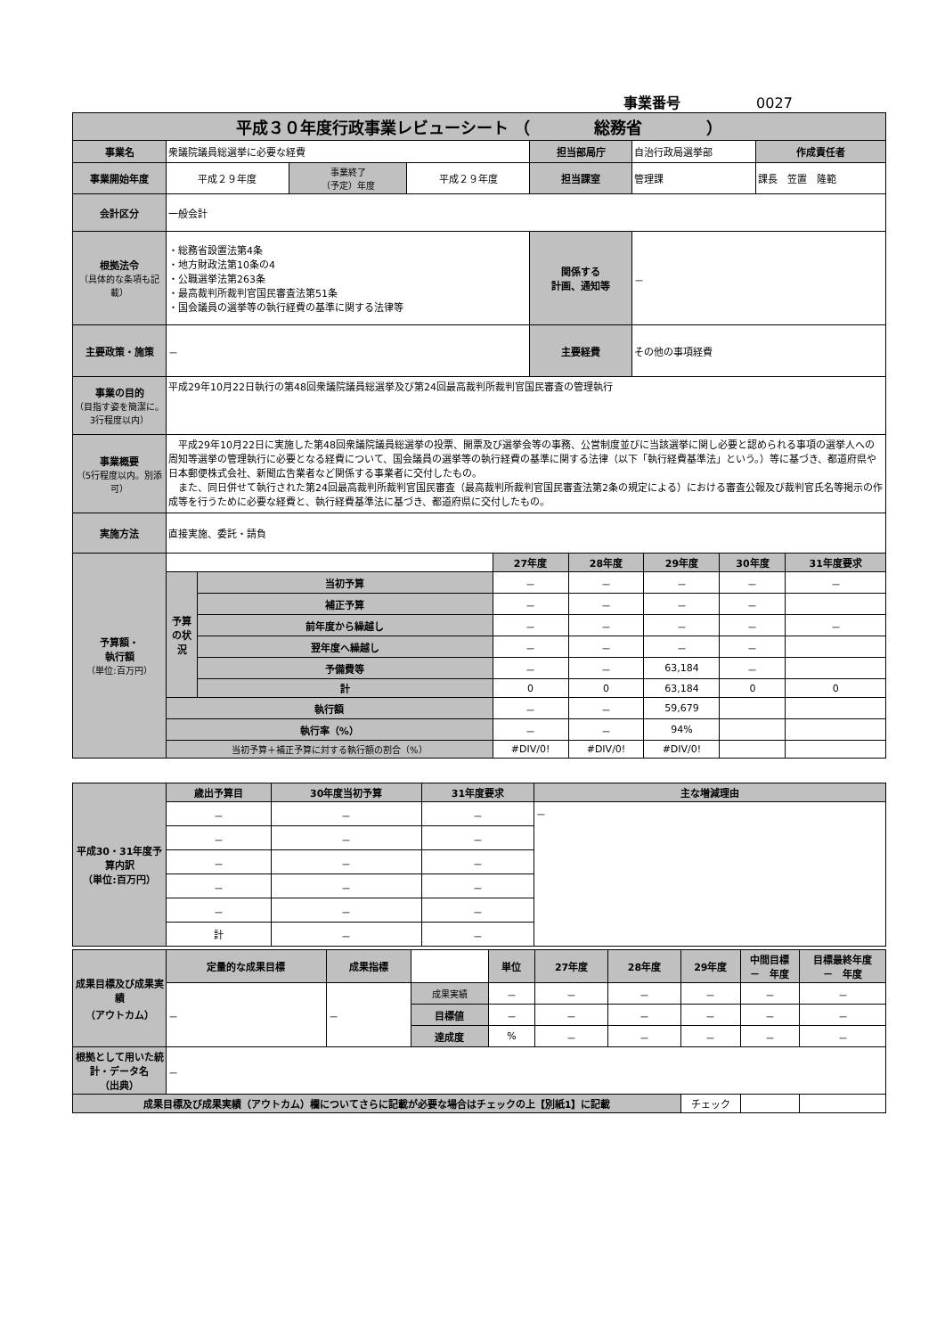事業番号 0027
| 平成３０年度行政事業レビューシート （ 総務省 ） | | | | | | |
| 事業名 | 衆議院議員総選挙に必要な経費 | | | 担当部局庁 | 自治行政局選挙部 | 作成責任者 |
| 事業開始年度 | 平成２９年度 | 事業終了 （予定）年度 | 平成２９年度 | 担当課室 | 管理課 | 課長 笠置 隆範 |
| 会計区分 | 一般会計 | | | | | |
| 根拠法令 （具体的な条項も記載） | ・総務省設置法第4条 ・地方財政法第10条の4 ・公職選挙法第263条 ・最高裁判所裁判官国民審査法第51条 ・国会議員の選挙等の執行経費の基準に関する法律等 | | | 関係する 計画、通知等 | － | |
| 主要政策・施策 | － | | | 主要経費 | その他の事項経費 | |
| 事業の目的 （目指す姿を簡潔に。3行程度以内） | 平成29年10月22日執行の第48回衆議院議員総選挙及び第24回最高裁判所裁判官国民審査の管理執行 | | | | | |
| 事業概要 （5行程度以内。別添可） | 平成29年10月22日に実施した第48回衆議院議員総選挙の投票、開票及び選挙会等の事務、公営制度並びに当該選挙に関し必要と認められる事項の選挙人への周知等選挙の管理執行に必要となる経費について、国会議員の選挙等の執行経費の基準に関する法律（以下「執行経費基準法」という。）等に基づき、都道府県や日本郵便株式会社、新聞広告業者など関係する事業者に交付したもの。 また、同日併せて執行された第24回最高裁判所裁判官国民審査（最高裁判所裁判官国民審査法第2条の規定による）における審査公報及び裁判官氏名等掲示の作成等を行うために必要な経費と、執行経費基準法に基づき、都道府県に交付したもの。 | | | | | |
| 実施方法 | 直接実施、委託・請負 | | | | | |
| 予算額・ 執行額 （単位:百万円） | | | 27年度 | 28年度 | 29年度 | 30年度 | 31年度要求 |
| | 予算の状況 | 当初予算 | － | － | － | － | － |
| | | 補正予算 | － | － | － | － | |
| | | 前年度から繰越し | － | － | － | － | － |
| | | 翌年度へ繰越し | － | － | － | － | |
| | | 予備費等 | － | － | 63,184 | － | |
| | | 計 | 0 | 0 | 63,184 | 0 | 0 |
| | 執行額 | | － | － | 59,679 | | |
| | 執行率（%） | | － | － | 94% | | |
| | 当初予算＋補正予算に対する執行額の割合（%） | | #DIV/0! | #DIV/0! | #DIV/0! | | |
| 平成30・31年度予算内訳 （単位:百万円） | 歳出予算目 | 30年度当初予算 | 31年度要求 | 主な増減理由 |
| | － | － | － | － |
| | － | － | － | |
| | － | － | － | |
| | － | － | － | |
| | － | － | － | |
| | 計 | － | － | |
| 成果目標及び成果実績 （アウトカム） | 定量的な成果目標 | 成果指標 | | 単位 | 27年度 | 28年度 | 29年度 | 中間目標 － 年度 | 目標最終年度 － 年度 |
| | － | － | 成果実績 | － | － | － | － | － | － |
| | | | 目標値 | － | － | － | － | － | － |
| | | | 達成度 | % | － | － | － | － | － |
| 根拠として用いた統計・データ名 （出典） | － | | | | | | | | |
| 成果目標及び成果実績（アウトカム）欄についてさらに記載が必要な場合はチェックの上【別紙1】に記載 | | | | | | | チェック | | |